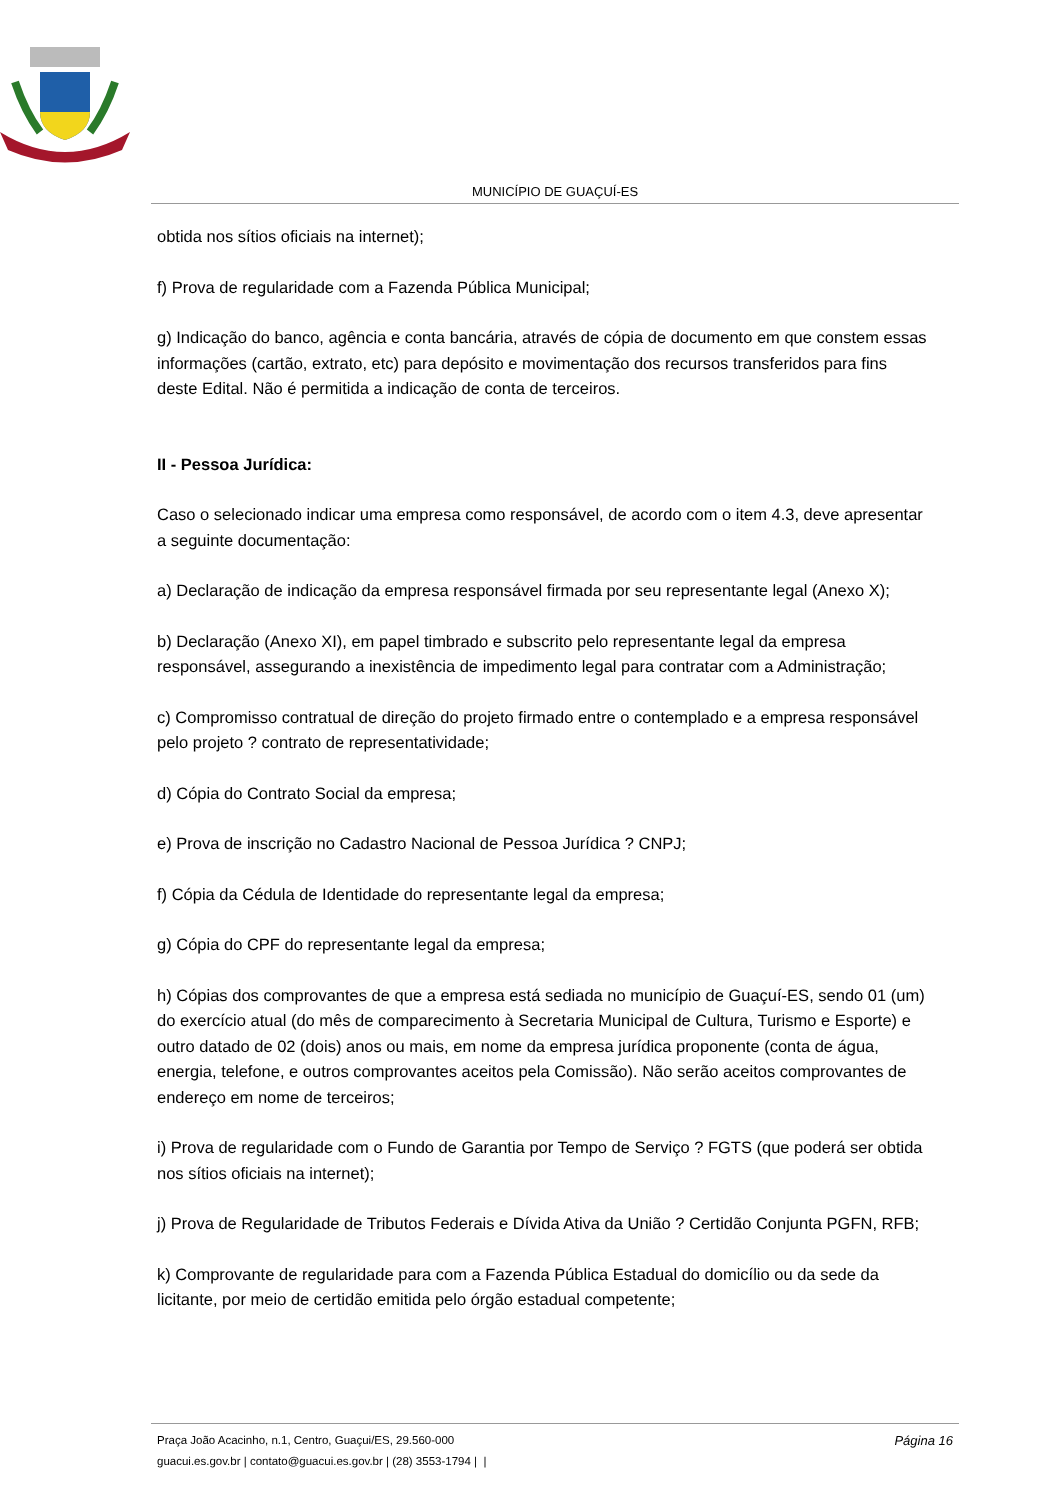MUNICÍPIO DE GUAÇUÍ-ES
obtida nos sítios oficiais na internet);
f) Prova de regularidade com a Fazenda Pública Municipal;
g) Indicação do banco, agência e conta bancária, através de cópia de documento em que constem essas informações (cartão, extrato, etc) para depósito e movimentação dos recursos transferidos para fins deste Edital. Não é permitida a indicação de conta de terceiros.
II - Pessoa Jurídica:
Caso o selecionado indicar uma empresa como responsável, de acordo com o item 4.3, deve apresentar a seguinte documentação:
a) Declaração de indicação da empresa responsável firmada por seu representante legal (Anexo X);
b) Declaração (Anexo XI), em papel timbrado e subscrito pelo representante legal da empresa responsável, assegurando a inexistência de impedimento legal para contratar com a Administração;
c) Compromisso contratual de direção do projeto firmado entre o contemplado e a empresa responsável pelo projeto ? contrato de representatividade;
d) Cópia do Contrato Social da empresa;
e) Prova de inscrição no Cadastro Nacional de Pessoa Jurídica ? CNPJ;
f) Cópia da Cédula de Identidade do representante legal da empresa;
g) Cópia do CPF do representante legal da empresa;
h) Cópias dos comprovantes de que a empresa está sediada no município de Guaçuí-ES, sendo 01 (um) do exercício atual (do mês de comparecimento à Secretaria Municipal de Cultura, Turismo e Esporte) e outro datado de 02 (dois) anos ou mais, em nome da empresa jurídica proponente (conta de água, energia, telefone, e outros comprovantes aceitos pela Comissão). Não serão aceitos comprovantes de endereço em nome de terceiros;
i) Prova de regularidade com o Fundo de Garantia por Tempo de Serviço ? FGTS (que poderá ser obtida nos sítios oficiais na internet);
j) Prova de Regularidade de Tributos Federais e Dívida Ativa da União ? Certidão Conjunta PGFN, RFB;
k) Comprovante de regularidade para com a Fazenda Pública Estadual do domicílio ou da sede da licitante, por meio de certidão emitida pelo órgão estadual competente;
Praça João Acacinho, n.1, Centro, Guaçui/ES, 29.560-000
guacui.es.gov.br | contato@guacui.es.gov.br | (28) 3553-1794 | |
Página 16